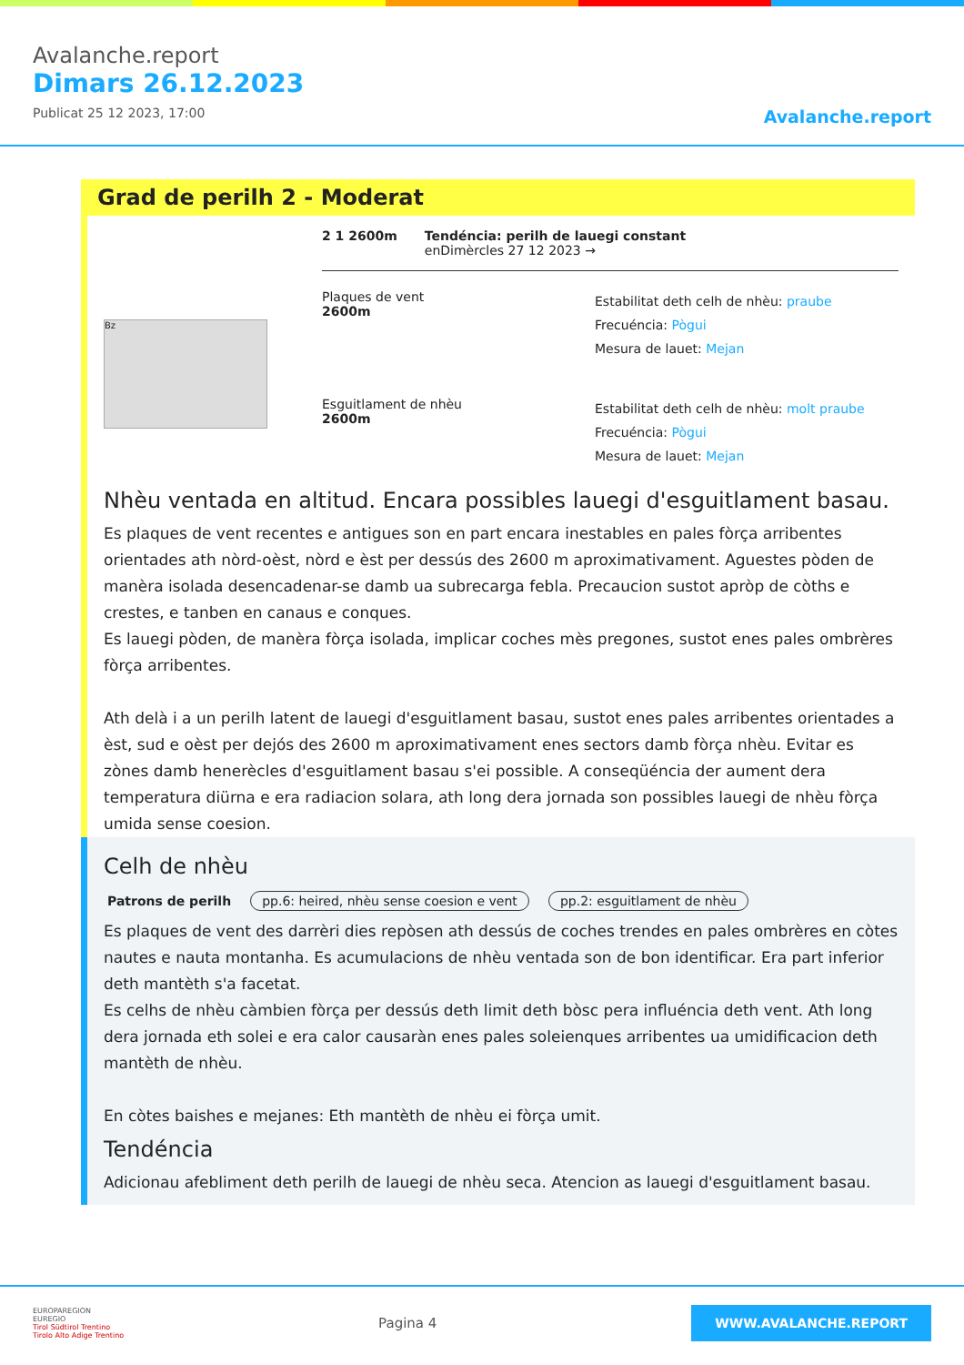Avalanche.report
Dimars 26.12.2023
Publicat 25 12 2023, 17:00
Avalanche.report
Grad de perilh 2 - Moderat
Bz
2 1 2600m Tendéncia: perilh de lauegi constant
enDimèrcles 27 12 2023 →
Plaques de vent
2600m
Estabilitat deth celh de nhèu: praube
Frecuéncia: Pògui
Mesura de lauet: Mejan
Esguitlament de nhèu
2600m
Estabilitat deth celh de nhèu: molt praube
Frecuéncia: Pògui
Mesura de lauet: Mejan
Nhèu ventada en altitud. Encara possibles lauegi d'esguitlament basau.
Es plaques de vent recentes e antigues son en part encara inestables en pales fòrça arribentes orientades ath nòrd-oèst, nòrd e èst per dessús des 2600 m aproximativament. Aguestes pòden de manèra isolada desencadenar-se damb ua subrecarga febla. Precaucion sustot apròp de còths e crestes, e tanben en canaus e conques.
Es lauegi pòden, de manèra fòrça isolada, implicar coches mès pregones, sustot enes pales ombrères fòrça arribentes.
Ath delà i a un perilh latent de lauegi d'esguitlament basau, sustot enes pales arribentes orientades a èst, sud e oèst per dejós des 2600 m aproximativament enes sectors damb fòrça nhèu. Evitar es zònes damb henerècles d'esguitlament basau s'ei possible. A conseqüéncia der aument dera temperatura diürna e era radiacion solara, ath long dera jornada son possibles lauegi de nhèu fòrça umida sense coesion.
Celh de nhèu
Patrons de perilh pp.6: heired, nhèu sense coesion e vent pp.2: esguitlament de nhèu
Es plaques de vent des darrèri dies repòsen ath dessús de coches trendes en pales ombrères en còtes nautes e nauta montanha. Es acumulacions de nhèu ventada son de bon identificar. Era part inferior deth mantèth s'a facetat.
Es celhs de nhèu càmbien fòrça per dessús deth limit deth bòsc pera influéncia deth vent. Ath long dera jornada eth solei e era calor causaràn enes pales soleienques arribentes ua umidificacion deth mantèth de nhèu.
En còtes baishes e mejanes: Eth mantèth de nhèu ei fòrça umit.
Tendéncia
Adicionau afebliment deth perilh de lauegi de nhèu seca. Atencion as lauegi d'esguitlament basau.
EUROPAREGION
EUREGIO
Tirol Südtirol Trentino
Tirolo Alto Adige Trentino
Pagina 4
WWW.AVALANCHE.REPORT